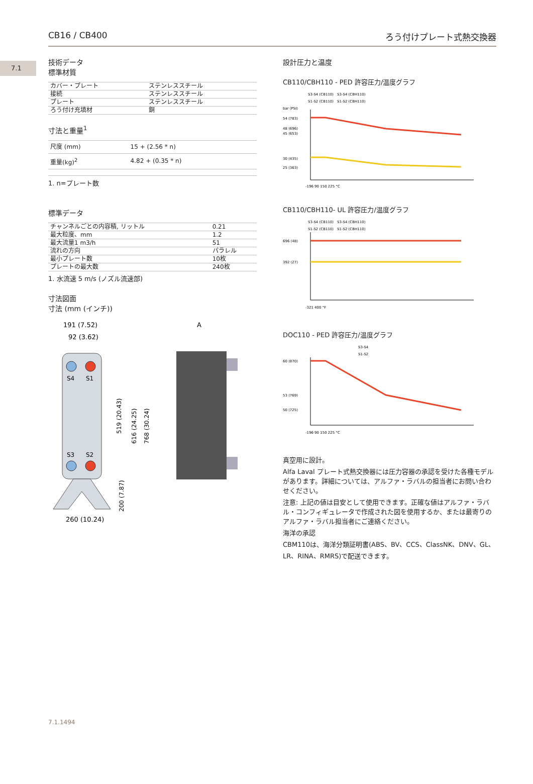7.1
CB16 / CB400 ろう付けプレート式熱交換器
技術データ
標準材質
| カバー・プレート | ステンレススチール |
| 接続 | ステンレススチール |
| プレート | ステンレススチール |
| ろう付け充填材 | 銅 |
寸法と重量<sup>1</sup>
| 尺度 (mm) | 15 + (2.56 * n) |
| 重量(kg)<sup>2</sup> | 4.82 + (0.35 * n) |
1. n=プレート数
標準データ
| チャンネルごとの内容積, リットル | 0.21 |
| 最大粒度、mm | 1.2 |
| 最大流量1 m3/h | 51 |
| 流れの方向 | パラレル |
| 最小プレート数 | 10枚 |
| プレートの最大数 | 240枚 |
1. 水流速 5 m/s (ノズル流速部)
寸法図面
寸法 (mm (インチ))
191 (7.52)
92 (3.62)
S4
S1
S3
S2
260 (10.24)
519 (20.43)
616 (24.25)
768 (30.24)
200 (7.87)
A
設計圧力と温度
CB110/CBH110 - PED 許容圧力/温度グラフ
S3-S4 (CB110)　S3-S4 (CBH110)
S1-S2 (CB110)　S1-S2 (CBH110)
bar (PSI)
54 (783)
48 (696)
45 (653)
30 (435)
25 (363)
-196 90 150 225 °C
CB110/CBH110- UL 許容圧力/温度グラフ
S3-S4 (CB110)　S3-S4 (CBH110)
S1-S2 (CB110)　S1-S2 (CBH110)
696 (48)
392 (27)
-321 400 °F
DOC110 - PED 許容圧力/温度グラフ
S3-S4
S1-S2
60 (870)
53 (769)
50 (725)
-196 90 150 225 °C
真空用に設計。
Alfa Laval プレート式熱交換器には圧力容器の承認を受けた各種モデルがあります。詳細については、アルファ・ラバルの担当者にお問い合わせください。
注意: 上記の値は目安として使用できます。正確な値はアルファ・ラバル・コンフィギュレータで作成された図を使用するか、または最寄りのアルファ・ラバル担当者にご連絡ください。
海洋の承認
CBM110は、海洋分類証明書(ABS、BV、CCS、ClassNK、DNV、GL、LR、RINA、RMRS)で配送できます。
7.1.1494